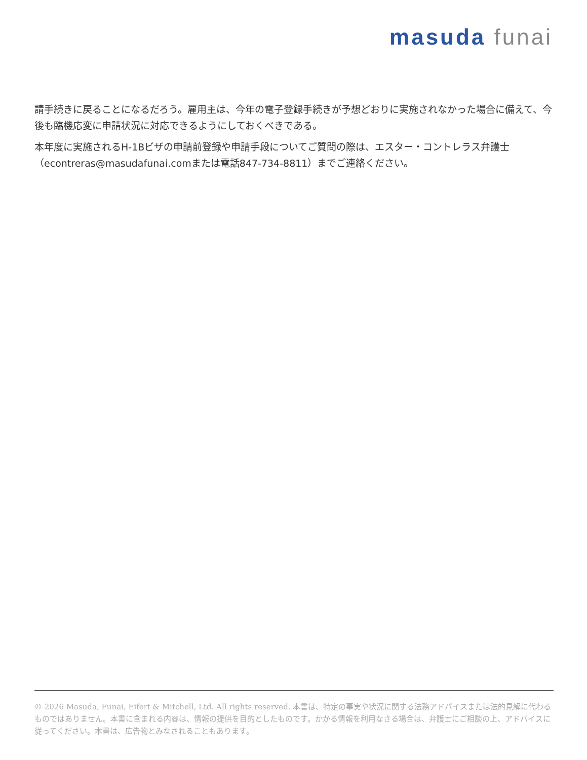masuda funai
請手続きに戻ることになるだろう。雇用主は、今年の電子登録手続きが予想どおりに実施されなかった場合に備えて、今後も臨機応変に申請状況に対応できるようにしておくべきである。
本年度に実施されるH-1Bビザの申請前登録や申請手段についてご質問の際は、エスター・コントレラス弁護士（econtreras@masudafunai.comまたは電話847-734-8811）までご連絡ください。
© 2026 Masuda, Funai, Eifert & Mitchell, Ltd. All rights reserved. 本書は、特定の事実や状況に関する法務アドバイスまたは法的見解に代わるものではありません。本書に含まれる内容は、情報の提供を目的としたものです。かかる情報を利用なさる場合は、弁護士にご相談の上、アドバイスに従ってください。本書は、広告物とみなされることもあります。